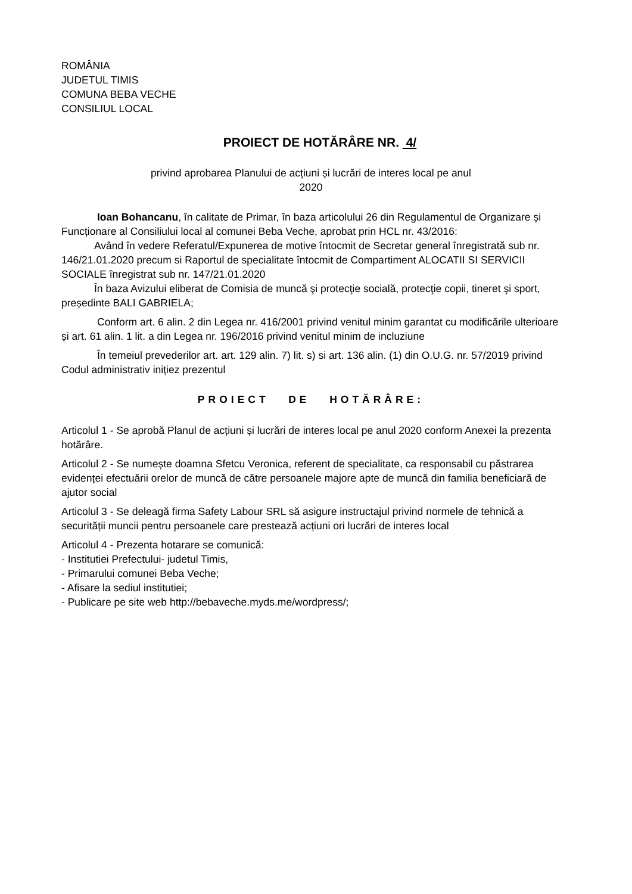ROMÂNIA
JUDETUL TIMIS
COMUNA BEBA VECHE
CONSILIUL LOCAL
PROIECT DE HOTĂRÂRE NR. 4/
privind aprobarea Planului de acțiuni și lucrări de interes local pe anul
2020
Ioan Bohancanu, în calitate de Primar, în baza articolului 26 din Regulamentul de Organizare și Funcționare al Consiliului local al comunei Beba Veche, aprobat prin HCL nr. 43/2016:
Având în vedere Referatul/Expunerea de motive întocmit de Secretar general înregistrată sub nr. 146/21.01.2020 precum si Raportul de specialitate întocmit de Compartiment ALOCATII SI SERVICII SOCIALE înregistrat sub nr. 147/21.01.2020
În baza Avizului eliberat de Comisia de muncă şi protecţie socială, protecţie copii, tineret şi sport, președinte BALI GABRIELA;
Conform art. 6 alin. 2 din Legea nr. 416/2001 privind venitul minim garantat cu modificările ulterioare și art. 61 alin. 1 lit. a din Legea nr. 196/2016 privind venitul minim de incluziune
În temeiul prevederilor art. art. 129 alin. 7) lit. s) si art. 136 alin. (1) din O.U.G. nr. 57/2019 privind Codul administrativ inițiez prezentul
PROIECT DE HOTĂRÂRE:
Articolul 1 - Se aprobă Planul de acțiuni și lucrări de interes local pe anul 2020 conform Anexei la prezenta hotărâre.
Articolul 2 - Se numește doamna Sfetcu Veronica, referent de specialitate, ca responsabil cu păstrarea evidenței efectuării orelor de muncă de către persoanele majore apte de muncă din familia beneficiară de ajutor social
Articolul 3 - Se deleagă firma Safety Labour SRL să asigure instructajul privind normele de tehnică a securității muncii pentru persoanele care prestează acțiuni ori lucrări de interes local
Articolul 4 - Prezenta hotarare se comunică:
- Institutiei Prefectului- judetul Timis,
- Primarului comunei Beba Veche;
- Afisare la sediul institutiei;
- Publicare pe site web http://bebaveche.myds.me/wordpress/;